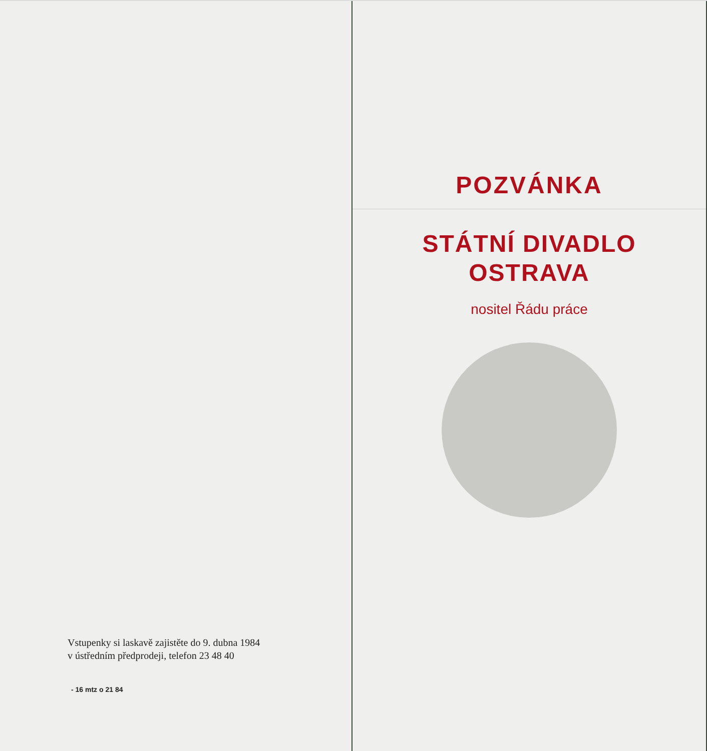Vstupenky si laskavě zajistěte do 9. dubna 1984
v ústředním předprodeji, telefon 23 48 40
- 16 mtz o 21 84
POZVÁNKA
STÁTNÍ DIVADLO
OSTRAVA
nositel Řádu práce